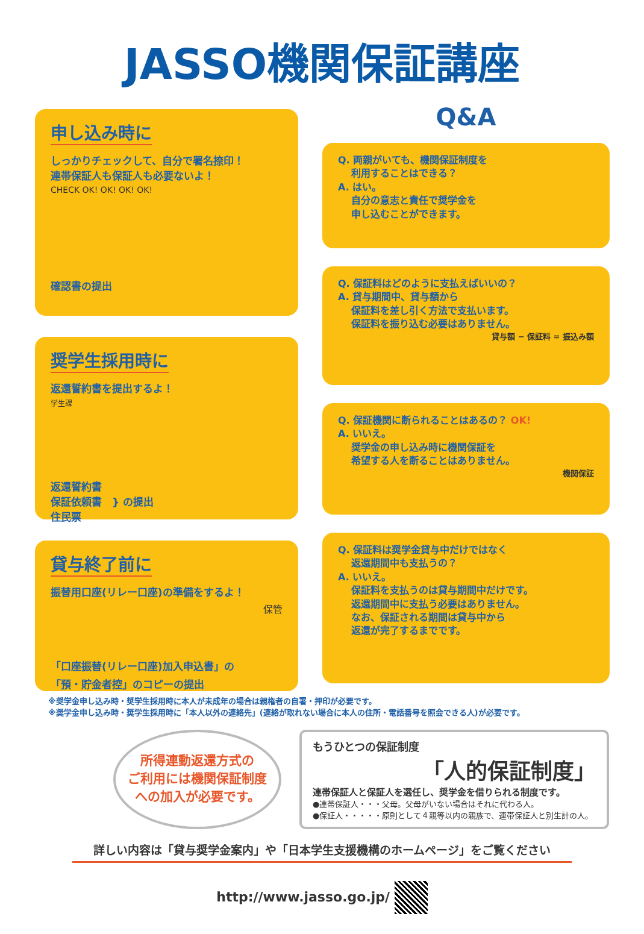JASSO機関保証講座
申し込み時に
しっかりチェックして、自分で署名捺印！
連帯保証人も保証人も必要ないよ！
CHECK OK! OK! OK! OK!
確認書の提出
奨学生採用時に
返還誓約書を提出するよ！
学生課
返還誓約書
保証依頼書　} の提出
住民票
貸与終了前に
振替用口座(リレー口座)の準備をするよ！
保管
「口座振替(リレー口座)加入申込書」の
「預・貯金者控」のコピーの提出
Q&A
Q. 両親がいても、機関保証制度を
　 利用することはできる？
A. はい。
　 自分の意志と責任で奨学金を
　 申し込むことができます。
Q. 保証料はどのように支払えばいいの？
A. 貸与期間中、貸与額から
　 保証料を差し引く方法で支払います。
　 保証料を振り込む必要はありません。
貸与額 − 保証料 = 振込み額
Q. 保証機関に断られることはあるの？ OK!
A. いいえ。
　 奨学金の申し込み時に機関保証を
　 希望する人を断ることはありません。
機関保証
Q. 保証料は奨学金貸与中だけではなく
　 返還期間中も支払うの？
A. いいえ。
　 保証料を支払うのは貸与期間中だけです。
　 返還期間中に支払う必要はありません。
　 なお、保証される期間は貸与中から
　 返還が完了するまでです。
※奨学金申し込み時・奨学生採用時に本人が未成年の場合は親権者の自署・押印が必要です。
※奨学金申し込み時・奨学生採用時に「本人以外の連絡先」(連絡が取れない場合に本人の住所・電話番号を照会できる人)が必要です。
所得連動返還方式の
ご利用には機関保証制度
への加入が必要です。
もうひとつの保証制度
「人的保証制度」
連帯保証人と保証人を選任し、奨学金を借りられる制度です。
●連帯保証人・・・父母。父母がいない場合はそれに代わる人。
●保証人・・・・・原則として４親等以内の親族で、連帯保証人と別生計の人。
詳しい内容は「貸与奨学金案内」や「日本学生支援機構のホームページ」をご覧ください
http://www.jasso.go.jp/